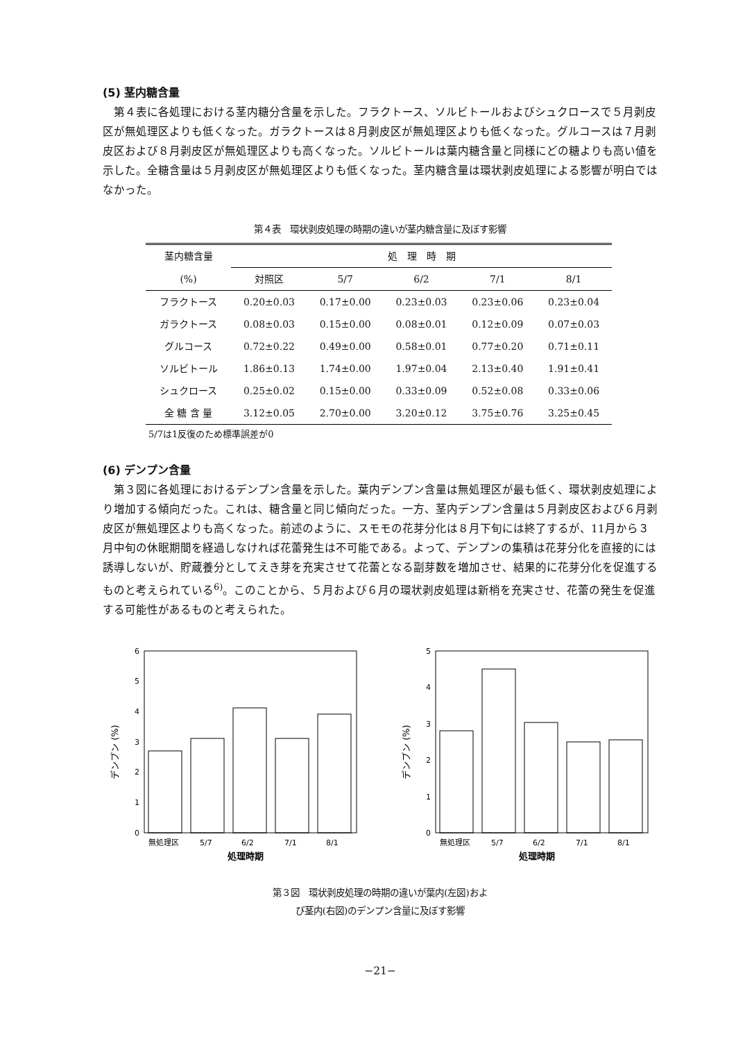(5) 茎内糖含量
第４表に各処理における茎内糖分含量を示した。フラクトース、ソルビトールおよびシュクロースで５月剥皮区が無処理区よりも低くなった。ガラクトースは８月剥皮区が無処理区よりも低くなった。グルコースは７月剥皮区および８月剥皮区が無処理区よりも高くなった。ソルビトールは葉内糖含量と同様にどの糖よりも高い値を示した。全糖含量は５月剥皮区が無処理区よりも低くなった。茎内糖含量は環状剥皮処理による影響が明白ではなかった。
第４表　環状剥皮処理の時期の違いが茎内糖含量に及ぼす影響
| 茎内糖含量 | 処 理 時 期 | | | | |
| --- | --- | --- | --- | --- | --- |
| (%) | 対照区 | 5/7 | 6/2 | 7/1 | 8/1 |
| フラクトース | 0.20±0.03 | 0.17±0.00 | 0.23±0.03 | 0.23±0.06 | 0.23±0.04 |
| ガラクトース | 0.08±0.03 | 0.15±0.00 | 0.08±0.01 | 0.12±0.09 | 0.07±0.03 |
| グルコース | 0.72±0.22 | 0.49±0.00 | 0.58±0.01 | 0.77±0.20 | 0.71±0.11 |
| ソルビトール | 1.86±0.13 | 1.74±0.00 | 1.97±0.04 | 2.13±0.40 | 1.91±0.41 |
| シュクロース | 0.25±0.02 | 0.15±0.00 | 0.33±0.09 | 0.52±0.08 | 0.33±0.06 |
| 全 糖 含 量 | 3.12±0.05 | 2.70±0.00 | 3.20±0.12 | 3.75±0.76 | 3.25±0.45 |
5/7は1反復のため標準誤差が0
(6) デンプン含量
第３図に各処理におけるデンプン含量を示した。葉内デンプン含量は無処理区が最も低く、環状剥皮処理により増加する傾向だった。これは、糖含量と同じ傾向だった。一方、茎内デンプン含量は５月剥皮区および６月剥皮区が無処理区よりも高くなった。前述のように、スモモの花芽分化は８月下旬には終了するが、11月から３月中旬の休眠期間を経過しなければ花蕾発生は不可能である。よって、デンプンの集積は花芽分化を直接的には誘導しないが、貯蔵養分としてえき芽を充実させて花蕾となる副芽数を増加させ、結果的に花芽分化を促進するものと考えられている<sup>6)</sup>。このことから、５月および６月の環状剥皮処理は新梢を充実させ、花蕾の発生を促進する可能性があるものと考えられた。
0
1
2
3
4
5
6
無処理区
5/7
6/2
7/1
8/1
処理時期
デンプン (%)
0
1
2
3
4
5
無処理区
5/7
6/2
7/1
8/1
処理時期
デンプン (%)
第３図　環状剥皮処理の時期の違いが葉内(左図)およ
び茎内(右図)のデンプン含量に及ぼす影響
−21−